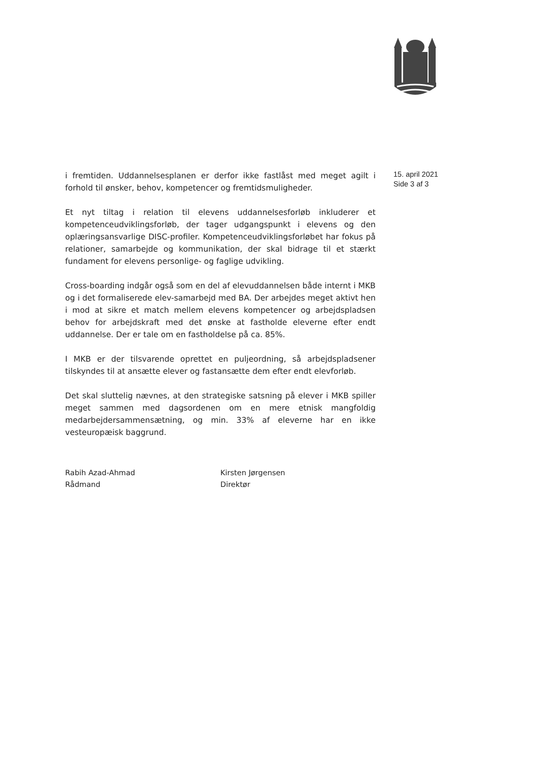i fremtiden. Uddannelsesplanen er derfor ikke fastlåst med meget agilt i forhold til ønsker, behov, kompetencer og fremtidsmuligheder.
Et nyt tiltag i relation til elevens uddannelsesforløb inkluderer et kompetenceudviklingsforløb, der tager udgangspunkt i elevens og den oplæringsansvarlige DISC-profiler. Kompetenceudviklingsforløbet har fokus på relationer, samarbejde og kommunikation, der skal bidrage til et stærkt fundament for elevens personlige- og faglige udvikling.
Cross-boarding indgår også som en del af elevuddannelsen både internt i MKB og i det formaliserede elev-samarbejd med BA. Der arbejdes meget aktivt hen i mod at sikre et match mellem elevens kompetencer og arbejdspladsen behov for arbejdskraft med det ønske at fastholde eleverne efter endt uddannelse. Der er tale om en fastholdelse på ca. 85%.
I MKB er der tilsvarende oprettet en puljeordning, så arbejdspladsener tilskyndes til at ansætte elever og fastansætte dem efter endt elevforløb.
Det skal sluttelig nævnes, at den strategiske satsning på elever i MKB spiller meget sammen med dagsordenen om en mere etnisk mangfoldig medarbejdersammensætning, og min. 33% af eleverne har en ikke vesteuropæisk baggrund.
Rabih Azad-Ahmad
Rådmand
Kirsten Jørgensen
Direktør
15. april 2021
Side 3 af 3